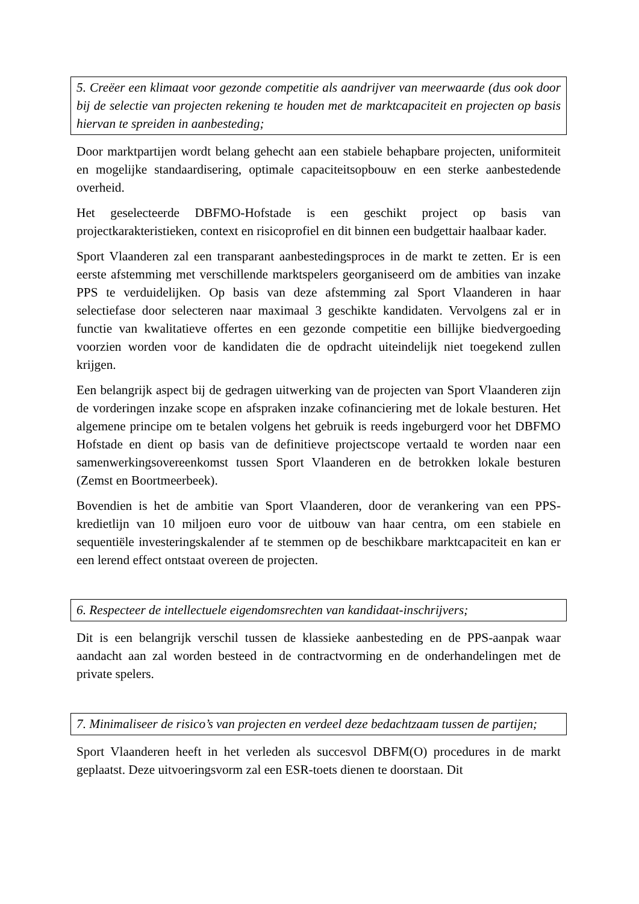5. Creëer een klimaat voor gezonde competitie als aandrijver van meerwaarde (dus ook door bij de selectie van projecten rekening te houden met de marktcapaciteit en projecten op basis hiervan te spreiden in aanbesteding;
Door marktpartijen wordt belang gehecht aan een stabiele behapbare projecten, uniformiteit en mogelijke standaardisering, optimale capaciteitsopbouw en een sterke aanbestedende overheid.
Het geselecteerde DBFMO-Hofstade is een geschikt project op basis van projectkarakteristieken, context en risicoprofiel en dit binnen een budgettair haalbaar kader.
Sport Vlaanderen zal een transparant aanbestedingsproces in de markt te zetten. Er is een eerste afstemming met verschillende marktspelers georganiseerd om de ambities van inzake PPS te verduidelijken. Op basis van deze afstemming zal Sport Vlaanderen in haar selectiefase door selecteren naar maximaal 3 geschikte kandidaten. Vervolgens zal er in functie van kwalitatieve offertes en een gezonde competitie een billijke biedvergoeding voorzien worden voor de kandidaten die de opdracht uiteindelijk niet toegekend zullen krijgen.
Een belangrijk aspect bij de gedragen uitwerking van de projecten van Sport Vlaanderen zijn de vorderingen inzake scope en afspraken inzake cofinanciering met de lokale besturen. Het algemene principe om te betalen volgens het gebruik is reeds ingeburgerd voor het DBFMO Hofstade en dient op basis van de definitieve projectscope vertaald te worden naar een samenwerkingsovereenkomst tussen Sport Vlaanderen en de betrokken lokale besturen (Zemst en Boortmeerbeek).
Bovendien is het de ambitie van Sport Vlaanderen, door de verankering van een PPS-kredietlijn van 10 miljoen euro voor de uitbouw van haar centra, om een stabiele en sequentiële investeringskalender af te stemmen op de beschikbare marktcapaciteit en kan er een lerend effect ontstaat overeen de projecten.
6. Respecteer de intellectuele eigendomsrechten van kandidaat-inschrijvers;
Dit is een belangrijk verschil tussen de klassieke aanbesteding en de PPS-aanpak waar aandacht aan zal worden besteed in de contractvorming en de onderhandelingen met de private spelers.
7. Minimaliseer de risico’s van projecten en verdeel deze bedachtzaam tussen de partijen;
Sport Vlaanderen heeft in het verleden als succesvol DBFM(O) procedures in de markt geplaatst. Deze uitvoeringsvorm zal een ESR-toets dienen te doorstaan. Dit